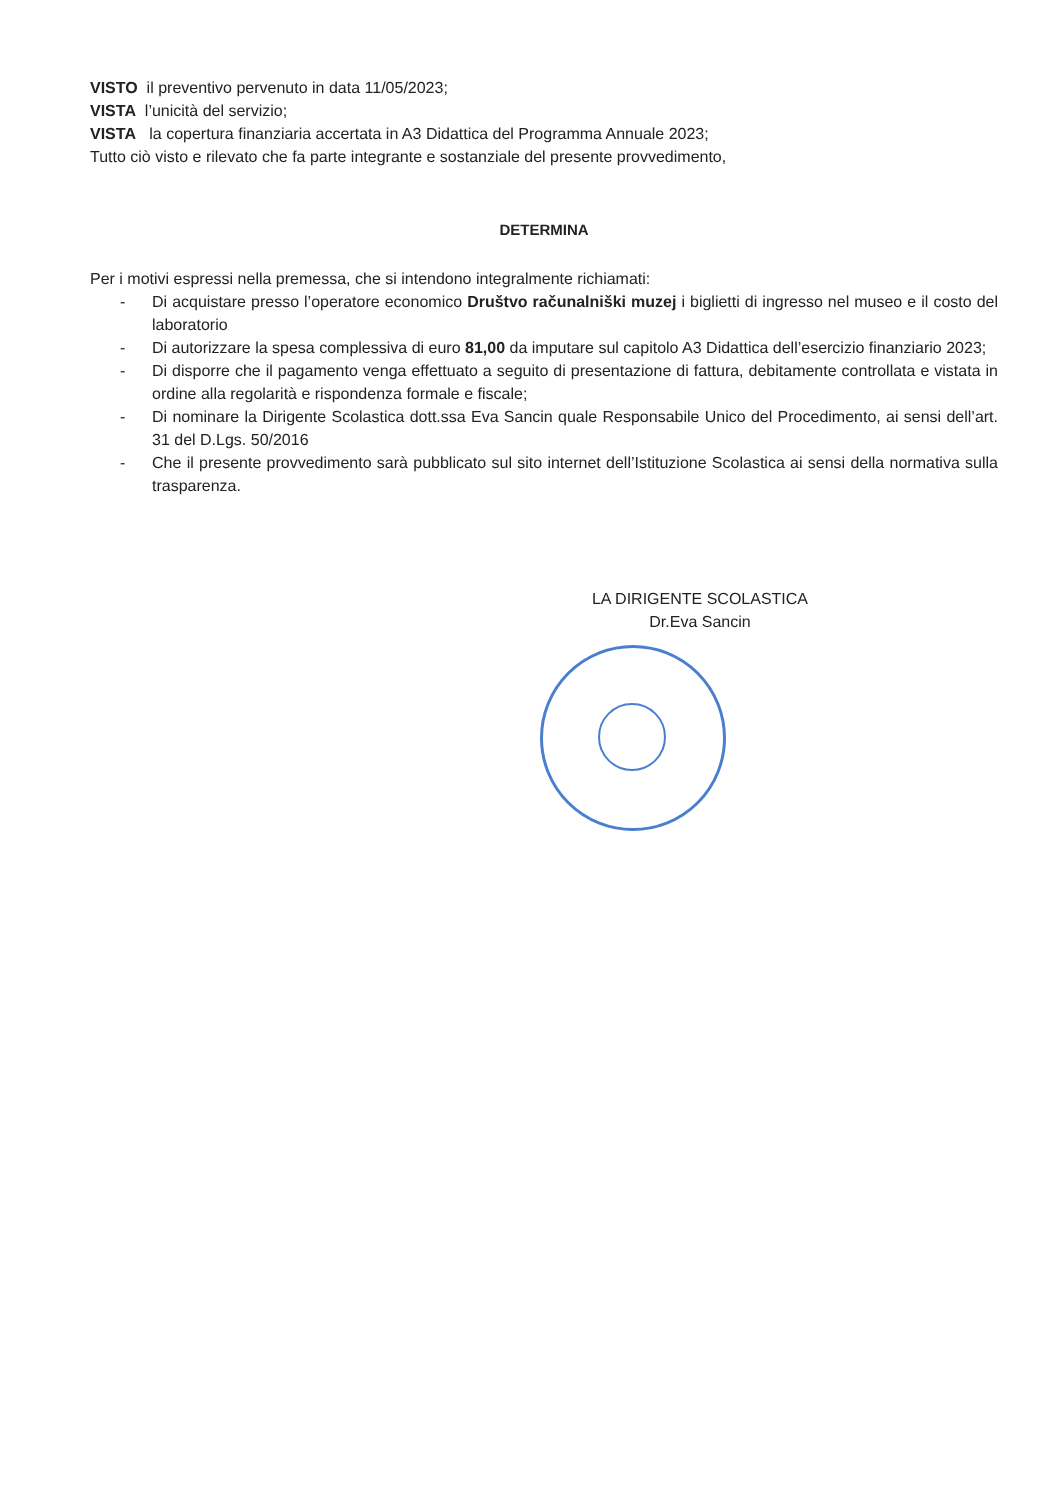VISTO il preventivo pervenuto in data 11/05/2023;
VISTA l’unicità del servizio;
VISTA la copertura finanziaria accertata in A3 Didattica del Programma Annuale 2023;
Tutto ciò visto e rilevato che fa parte integrante e sostanziale del presente provvedimento,
DETERMINA
Per i motivi espressi nella premessa, che si intendono integralmente richiamati:
- Di acquistare presso l’operatore economico Društvo računalniški muzej i biglietti di ingresso nel museo e il costo del laboratorio
- Di autorizzare la spesa complessiva di euro 81,00 da imputare sul capitolo A3 Didattica dell’esercizio finanziario 2023;
- Di disporre che il pagamento venga effettuato a seguito di presentazione di fattura, debitamente controllata e vistata in ordine alla regolarità e rispondenza formale e fiscale;
- Di nominare la Dirigente Scolastica dott.ssa Eva Sancin quale Responsabile Unico del Procedimento, ai sensi dell’art. 31 del D.Lgs. 50/2016
- Che il presente provvedimento sarà pubblicato sul sito internet dell’Istituzione Scolastica ai sensi della normativa sulla trasparenza.
LA DIRIGENTE SCOLASTICA
Dr.Eva Sancin